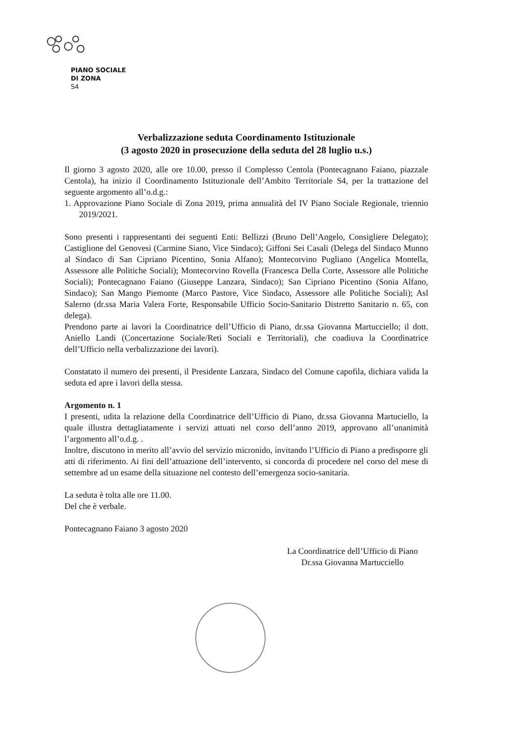PIANO SOCIALE
DI ZONA
S4
Verbalizzazione seduta Coordinamento Istituzionale
(3 agosto 2020 in prosecuzione della seduta del 28 luglio u.s.)
Il giorno 3 agosto 2020, alle ore 10.00, presso il Complesso Centola (Pontecagnano Faiano, piazzale Centola), ha inizio il Coordinamento Istituzionale dell’Ambito Territoriale S4, per la trattazione del seguente argomento all’o.d.g.:
1. Approvazione Piano Sociale di Zona 2019, prima annualità del IV Piano Sociale Regionale, triennio 2019/2021.
Sono presenti i rappresentanti dei seguenti Enti: Bellizzi (Bruno Dell’Angelo, Consigliere Delegato); Castiglione del Genovesi (Carmine Siano, Vice Sindaco); Giffoni Sei Casali (Delega del Sindaco Munno al Sindaco di San Cipriano Picentino, Sonia Alfano); Montecorvino Pugliano (Angelica Montella, Assessore alle Politiche Sociali); Montecorvino Rovella (Francesca Della Corte, Assessore alle Politiche Sociali); Pontecagnano Faiano (Giuseppe Lanzara, Sindaco); San Cipriano Picentino (Sonia Alfano, Sindaco); San Mango Piemonte (Marco Pastore, Vice Sindaco, Assessore alle Politiche Sociali); Asl Salerno (dr.ssa Maria Valera Forte, Responsabile Ufficio Socio-Sanitario Distretto Sanitario n. 65, con delega).
Prendono parte ai lavori la Coordinatrice dell’Ufficio di Piano, dr.ssa Giovanna Martucciello; il dott. Aniello Landi (Concertazione Sociale/Reti Sociali e Territoriali), che coadiuva la Coordinatrice dell’Ufficio nella verbalizzazione dei lavori).
Constatato il numero dei presenti, il Presidente Lanzara, Sindaco del Comune capofila, dichiara valida la seduta ed apre i lavori della stessa.
Argomento n. 1
I presenti, udita la relazione della Coordinatrice dell’Ufficio di Piano, dr.ssa Giovanna Martuciello, la quale illustra dettagliatamente i servizi attuati nel corso dell’anno 2019, approvano all’unanimità l’argomento all’o.d.g. .
Inoltre, discutono in merito all’avvio del servizio micronido, invitando l’Ufficio di Piano a predisporre gli atti di riferimento. Ai fini dell’attuazione dell’intervento, si concorda di procedere nel corso del mese di settembre ad un esame della situazione nel contesto dell’emergenza socio-sanitaria.
La seduta è tolta alle ore 11.00.
Del che è verbale.
Pontecagnano Faiano 3 agosto 2020
La Coordinatrice dell’Ufficio di Piano
Dr.ssa Giovanna Martucciello